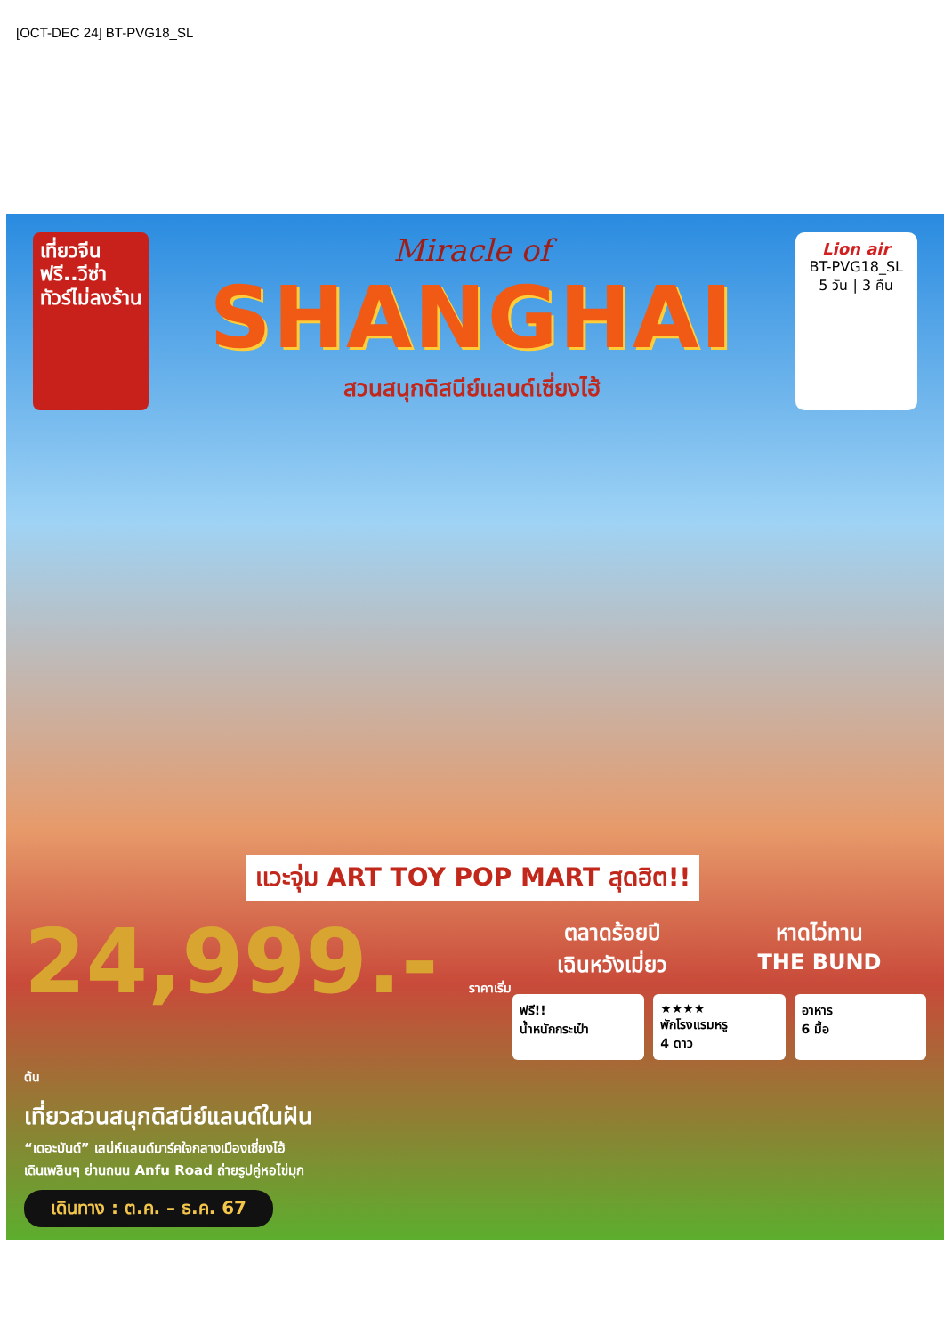[OCT-DEC 24] BT-PVG18_SL
เที่ยวจีน
ฟรี..วีซ่า
ทัวร์ไม่ลงร้าน
Miracle of
SHANGHAI
สวนสนุกดิสนีย์แลนด์เซี่ยงไฮ้
Lion air
BT-PVG18_SL
5 วัน | 3 คืน
แวะจุ่ม ART TOY POP MART สุดฮิต!!
24,999.- ราคาเริ่มต้น
เที่ยวสวนสนุกดิสนีย์แลนด์ในฝัน
“เดอะบันด์” เสน่ห์แลนด์มาร์คใจกลางเมืองเซี่ยงไฮ้
เดินเพลินๆ ย่านถนน Anfu Road ถ่ายรูปคู่หอไข่มุก
เดินทาง : ต.ค. – ธ.ค. 67
ตลาดร้อยปี
เฉินหวังเมี่ยว
หาดไว่ทาน
THE BUND
ฟรี!!
น้ำหนักกระเป๋า
★★★★
พักโรงแรมหรู
4 ดาว
อาหาร
6 มื้อ